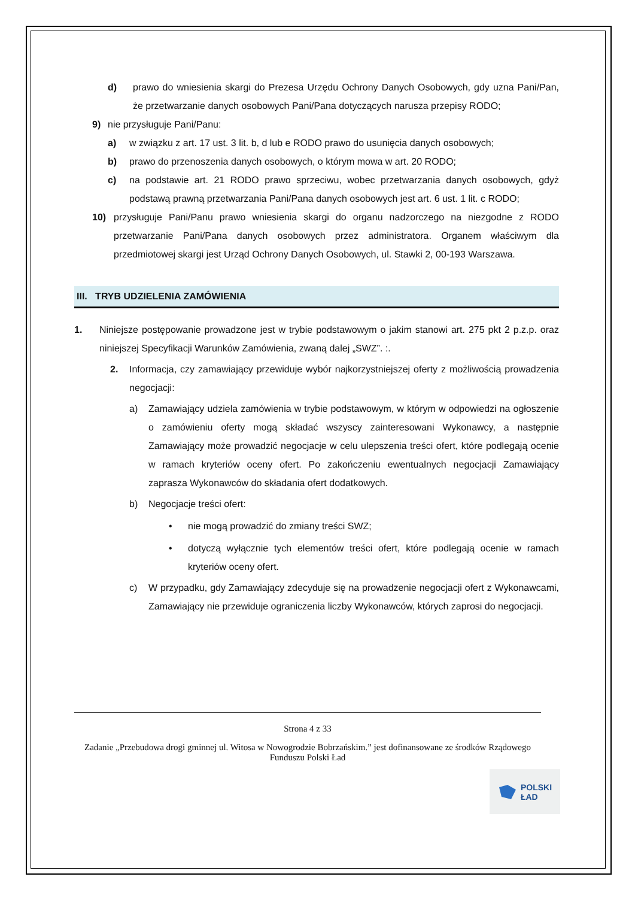d) prawo do wniesienia skargi do Prezesa Urzędu Ochrony Danych Osobowych, gdy uzna Pani/Pan, że przetwarzanie danych osobowych Pani/Pana dotyczących narusza przepisy RODO;
9) nie przysługuje Pani/Panu:
a) w związku z art. 17 ust. 3 lit. b, d lub e RODO prawo do usunięcia danych osobowych;
b) prawo do przenoszenia danych osobowych, o którym mowa w art. 20 RODO;
c) na podstawie art. 21 RODO prawo sprzeciwu, wobec przetwarzania danych osobowych, gdyż podstawą prawną przetwarzania Pani/Pana danych osobowych jest art. 6 ust. 1 lit. c RODO;
10) przysługuje Pani/Panu prawo wniesienia skargi do organu nadzorczego na niezgodne z RODO przetwarzanie Pani/Pana danych osobowych przez administratora. Organem właściwym dla przedmiotowej skargi jest Urząd Ochrony Danych Osobowych, ul. Stawki 2, 00-193 Warszawa.
III. TRYB UDZIELENIA ZAMÓWIENIA
1. Niniejsze postępowanie prowadzone jest w trybie podstawowym o jakim stanowi art. 275 pkt 2 p.z.p. oraz niniejszej Specyfikacji Warunków Zamówienia, zwaną dalej „SWZ”. :.
2. Informacja, czy zamawiający przewiduje wybór najkorzystniejszej oferty z możliwością prowadzenia negocjacji:
a) Zamawiający udziela zamówienia w trybie podstawowym, w którym w odpowiedzi na ogłoszenie o zamówieniu oferty mogą składać wszyscy zainteresowani Wykonawcy, a następnie Zamawiający może prowadzić negocjacje w celu ulepszenia treści ofert, które podlegają ocenie w ramach kryteriów oceny ofert. Po zakończeniu ewentualnych negocjacji Zamawiający zaprasza Wykonawców do składania ofert dodatkowych.
b) Negocjacje treści ofert:
• nie mogą prowadzić do zmiany treści SWZ;
• dotyczą wyłącznie tych elementów treści ofert, które podlegają ocenie w ramach kryteriów oceny ofert.
c) W przypadku, gdy Zamawiający zdecyduje się na prowadzenie negocjacji ofert z Wykonawcami, Zamawiający nie przewiduje ograniczenia liczby Wykonawców, których zaprosi do negocjacji.
Strona 4 z 33
Zadanie „Przebudowa drogi gminnej ul. Witosa w Nowogrodzie Bobrzańskim.” jest dofinansowane ze środków Rządowego Funduszu Polski Ład
POLSKI
ŁAD